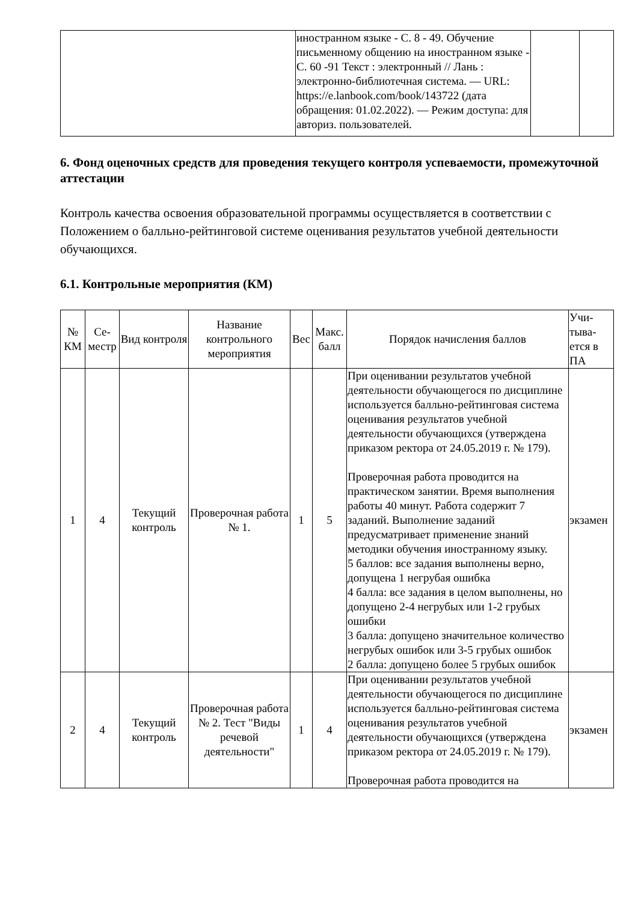| | иностранном языке - С. 8 - 49. Обучение письменному общению на иностранном языке - С. 60 -91 Текст : электронный // Лань : электронно-библиотечная система. — URL: https://e.lanbook.com/book/143722 (дата обращения: 01.02.2022). — Режим доступа: для авториз. пользователей. | | |
6. Фонд оценочных средств для проведения текущего контроля успеваемости, промежуточной аттестации
Контроль качества освоения образовательной программы осуществляется в соответствии с Положением о балльно-рейтинговой системе оценивания результатов учебной деятельности обучающихся.
6.1. Контрольные мероприятия (КМ)
| № КМ | Се-местр | Вид контроля | Название контрольного мероприятия | Вес | Макс. балл | Порядок начисления баллов | Учи-тыва-ется в ПА |
| --- | --- | --- | --- | --- | --- | --- | --- |
| 1 | 4 | Текущий контроль | Проверочная работа № 1. | 1 | 5 | При оценивании результатов учебной деятельности обучающегося по дисциплине используется балльно-рейтинговая система оценивания результатов учебной деятельности обучающихся (утверждена приказом ректора от 24.05.2019 г. № 179). Проверочная работа проводится на практическом занятии. Время выполнения работы 40 минут. Работа содержит 7 заданий. Выполнение заданий предусматривает применение знаний методики обучения иностранному языку. 5 баллов: все задания выполнены верно, допущена 1 негрубая ошибка 4 балла: все задания в целом выполнены, но допущено 2-4 негрубых или 1-2 грубых ошибки 3 балла: допущено значительное количество негрубых ошибок или 3-5 грубых ошибок 2 балла: допущено более 5 грубых ошибок | экзамен |
| 2 | 4 | Текущий контроль | Проверочная работа № 2. Тест "Виды речевой деятельности" | 1 | 4 | При оценивании результатов учебной деятельности обучающегося по дисциплине используется балльно-рейтинговая система оценивания результатов учебной деятельности обучающихся (утверждена приказом ректора от 24.05.2019 г. № 179). Проверочная работа проводится на | экзамен |